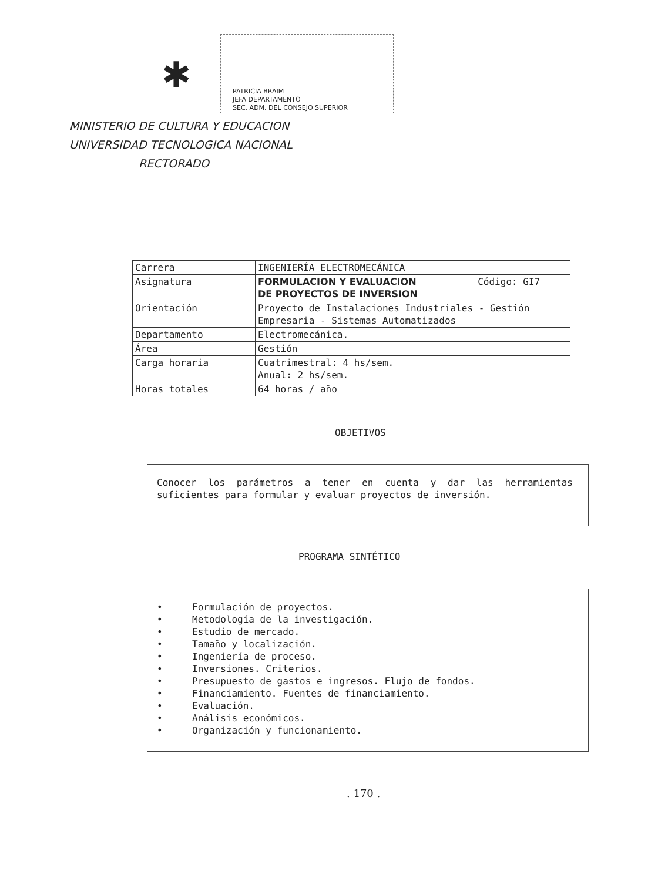✱
PATRICIA BRAIM
JEFA DEPARTAMENTO
SEC. ADM. DEL CONSEJO SUPERIOR
MINISTERIO DE CULTURA Y EDUCACION
UNIVERSIDAD TECNOLOGICA NACIONAL
RECTORADO
| Carrera | INGENIERÍA ELECTROMECÁNICA | |
| Asignatura | FORMULACION Y EVALUACION DE PROYECTOS DE INVERSION | Código: GI7 |
| Orientación | Proyecto de Instalaciones Industriales - Gestión Empresaria - Sistemas Automatizados | |
| Departamento | Electromecánica. | |
| Área | Gestión | |
| Carga horaria | Cuatrimestral: 4 hs/sem. Anual: 2 hs/sem. | |
| Horas totales | 64 horas / año | |
OBJETIVOS
Conocer los parámetros a tener en cuenta y dar las herramientas suficientes para formular y evaluar proyectos de inversión.
PROGRAMA SINTÉTICO
• Formulación de proyectos.
• Metodología de la investigación.
• Estudio de mercado.
• Tamaño y localización.
• Ingeniería de proceso.
• Inversiones. Criterios.
• Presupuesto de gastos e ingresos. Flujo de fondos.
• Financiamiento. Fuentes de financiamiento.
• Evaluación.
• Análisis económicos.
• Organización y funcionamiento.
. 170 .